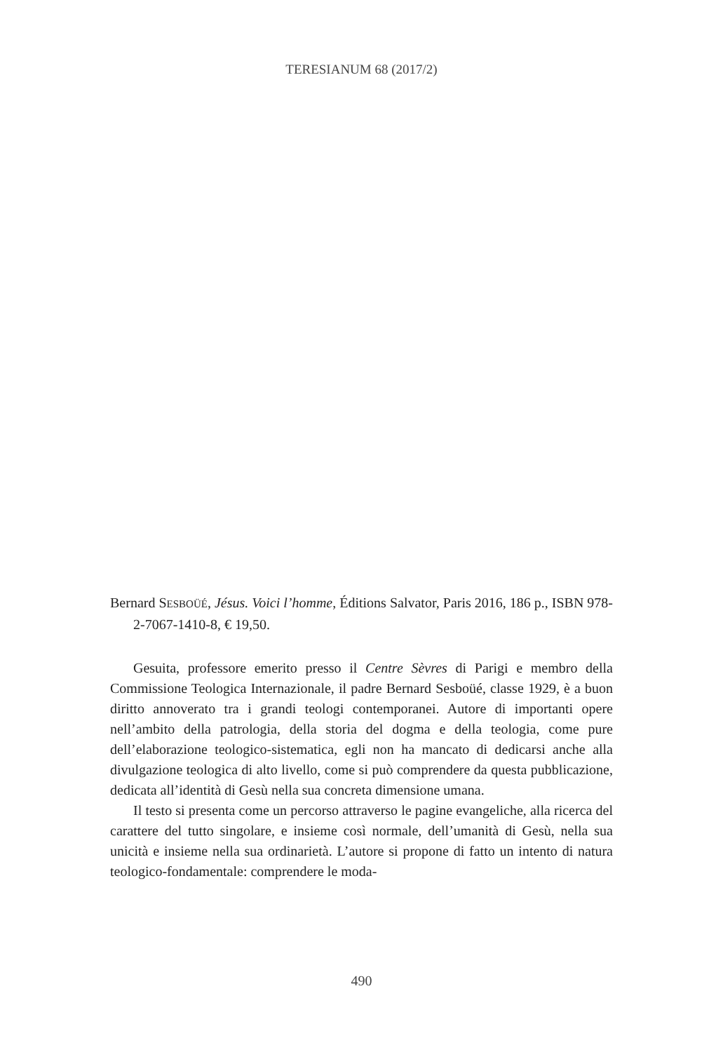TERESIANUM 68 (2017/2)
Bernard SESBOÜÉ, Jésus. Voici l’homme, Éditions Salvator, Paris 2016, 186 p., ISBN 978-2-7067-1410-8, € 19,50.
Gesuita, professore emerito presso il Centre Sèvres di Parigi e membro della Commissione Teologica Internazionale, il padre Bernard Sesboüé, classe 1929, è a buon diritto annoverato tra i grandi teologi contemporanei. Autore di importanti opere nell’ambito della patrologia, della storia del dogma e della teologia, come pure dell’elaborazione teologico-sistematica, egli non ha mancato di dedicarsi anche alla divulgazione teologica di alto livello, come si può comprendere da questa pubblicazione, dedicata all’identità di Gesù nella sua concreta dimensione umana.
Il testo si presenta come un percorso attraverso le pagine evangeliche, alla ricerca del carattere del tutto singolare, e insieme così normale, dell’umanità di Gesù, nella sua unicità e insieme nella sua ordinarietà. L’autore si propone di fatto un intento di natura teologico-fondamentale: comprendere le moda-
490